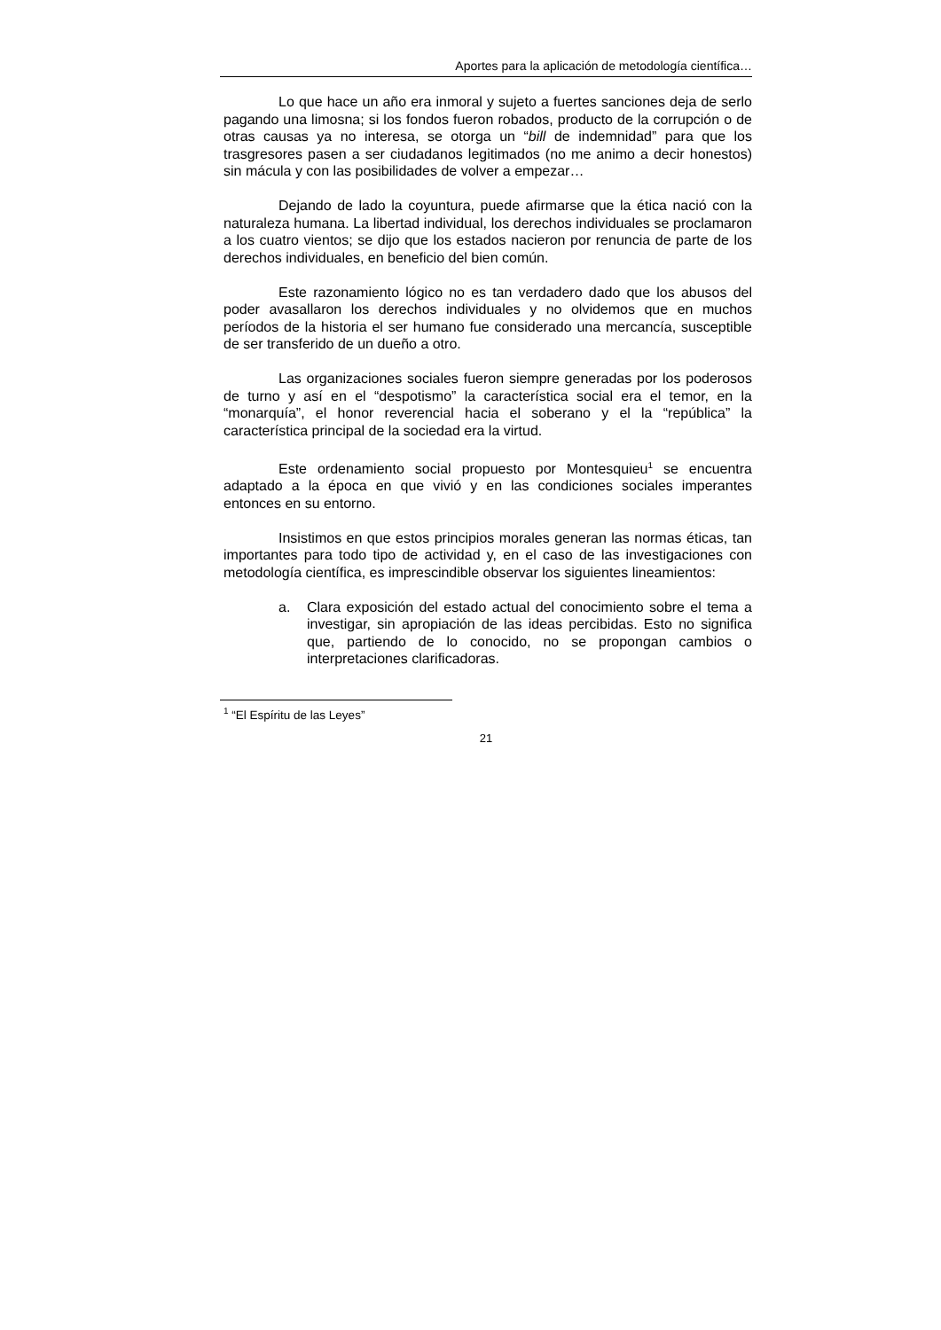Aportes para la aplicación de metodología científica…
Lo que hace un año era inmoral y sujeto a fuertes sanciones deja de serlo pagando una limosna; si los fondos fueron robados, producto de la corrupción o de otras causas ya no interesa, se otorga un “bill de indemnidad” para que los trasgresores pasen a ser ciudadanos legitimados (no me animo a decir honestos) sin mácula y con las posibilidades de volver a empezar…
Dejando de lado la coyuntura, puede afirmarse que la ética nació con la naturaleza humana. La libertad individual, los derechos individuales se proclamaron a los cuatro vientos; se dijo que los estados nacieron por renuncia de parte de los derechos individuales, en beneficio del bien común.
Este razonamiento lógico no es tan verdadero dado que los abusos del poder avasallaron los derechos individuales y no olvidemos que en muchos períodos de la historia el ser humano fue considerado una mercancía, susceptible de ser transferido de un dueño a otro.
Las organizaciones sociales fueron siempre generadas por los poderosos de turno y así en el “despotismo” la característica social era el temor, en la “monarquía”, el honor reverencial hacia el soberano y el la “república” la característica principal de la sociedad era la virtud.
Este ordenamiento social propuesto por Montesquieu<sup>1</sup> se encuentra adaptado a la época en que vivió y en las condiciones sociales imperantes entonces en su entorno.
Insistimos en que estos principios morales generan las normas éticas, tan importantes para todo tipo de actividad y, en el caso de las investigaciones con metodología científica, es imprescindible observar los siguientes lineamientos:
a. Clara exposición del estado actual del conocimiento sobre el tema a investigar, sin apropiación de las ideas percibidas. Esto no significa que, partiendo de lo conocido, no se propongan cambios o interpretaciones clarificadoras.
<sup>1</sup> “El Espíritu de las Leyes”
21